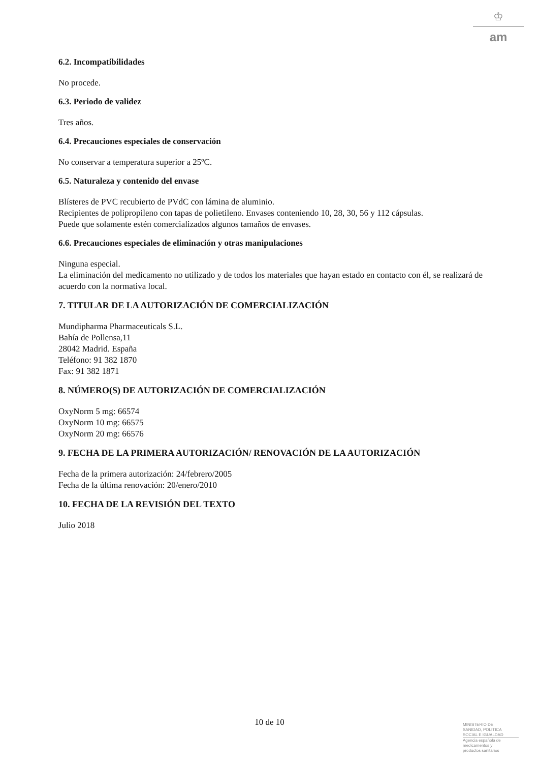♔
am
6.2. Incompatibilidades
No procede.
6.3. Periodo de validez
Tres años.
6.4. Precauciones especiales de conservación
No conservar a temperatura superior a 25ºC.
6.5. Naturaleza y contenido del envase
Blísteres de PVC recubierto de PVdC con lámina de aluminio.
Recipientes de polipropileno con tapas de polietileno. Envases conteniendo 10, 28, 30, 56 y 112 cápsulas.
Puede que solamente estén comercializados algunos tamaños de envases.
6.6. Precauciones especiales de eliminación y otras manipulaciones
Ninguna especial.
La eliminación del medicamento no utilizado y de todos los materiales que hayan estado en contacto con él, se realizará de acuerdo con la normativa local.
7. TITULAR DE LA AUTORIZACIÓN DE COMERCIALIZACIÓN
Mundipharma Pharmaceuticals S.L.
Bahía de Pollensa,11
28042 Madrid. España
Teléfono: 91 382 1870
Fax: 91 382 1871
8. NÚMERO(S) DE AUTORIZACIÓN DE COMERCIALIZACIÓN
OxyNorm 5 mg: 66574
OxyNorm 10 mg: 66575
OxyNorm 20 mg: 66576
9. FECHA DE LA PRIMERA AUTORIZACIÓN/ RENOVACIÓN DE LA AUTORIZACIÓN
Fecha de la primera autorización: 24/febrero/2005
Fecha de la última renovación: 20/enero/2010
10. FECHA DE LA REVISIÓN DEL TEXTO
Julio 2018
10 de 10
MINISTERIO DE
SANIDAD, POLITICA
SOCIAL E IGUALDAD
Agencia española de
medicamentos y
productos sanitarios